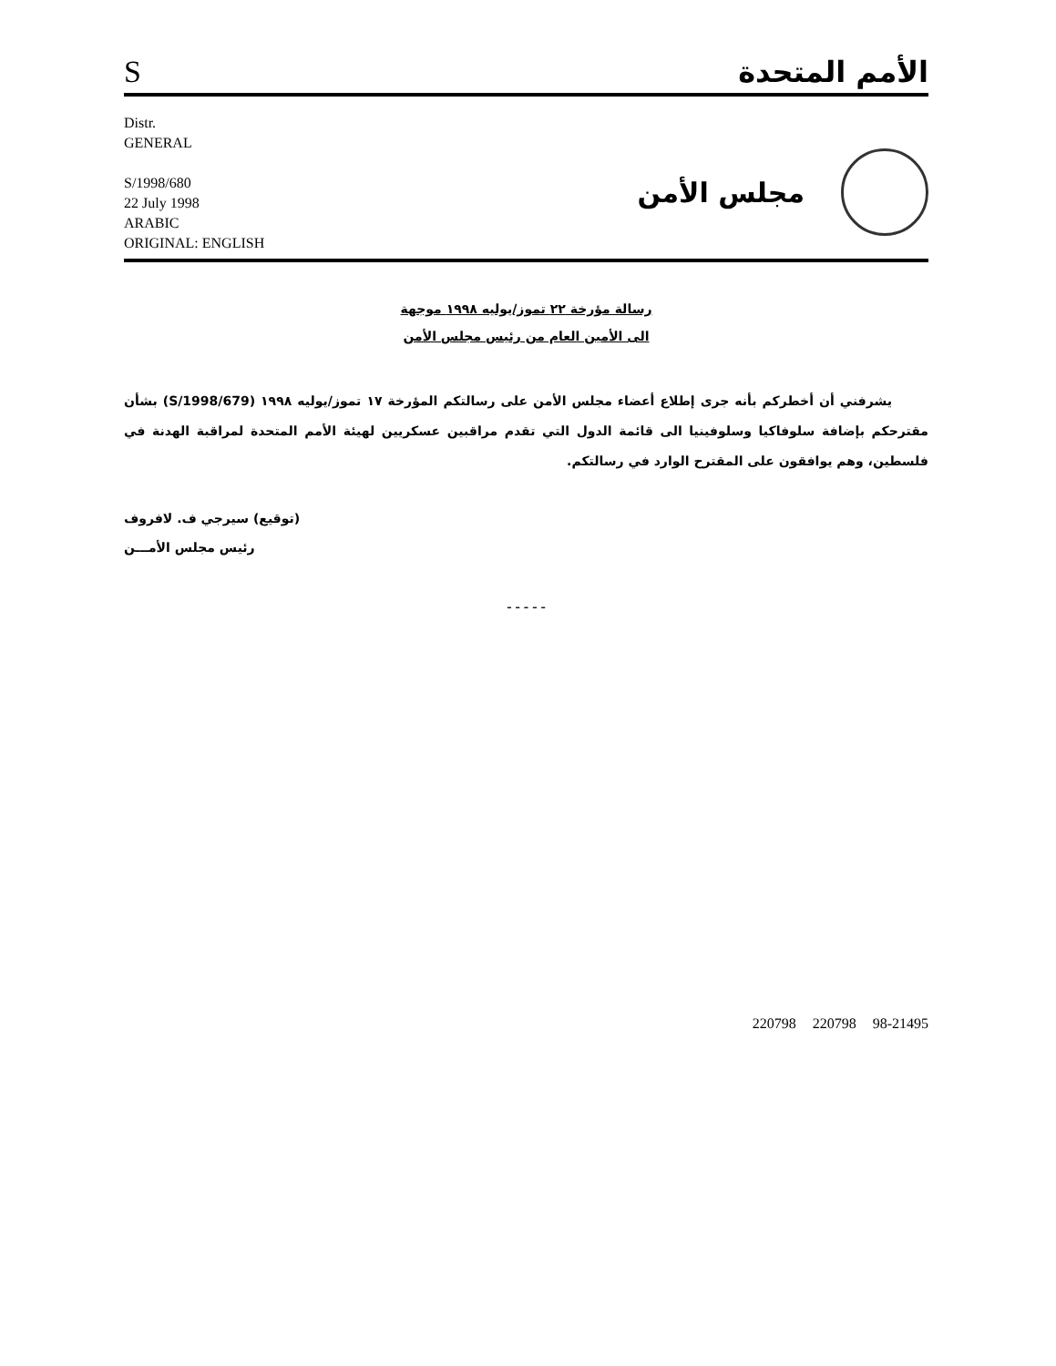S
الأمم المتحدة
Distr.
GENERAL
S/1998/680
22 July 1998
ARABIC
ORIGINAL: ENGLISH
مجلس الأمن
رسالة مؤرخة ٢٢ تموز/يوليه ١٩٩٨ موجهة
الى الأمين العام من رئيس مجلس الأمن
يشرفني أن أخطركم بأنه جرى إطلاع أعضاء مجلس الأمن على رسالتكم المؤرخة ١٧ تموز/يوليه ١٩٩٨ (S/1998/679) بشأن مقترحكم بإضافة سلوفاكيا وسلوفينيا الى قائمة الدول التي تقدم مراقبين عسكريين لهيئة الأمم المتحدة لمراقبة الهدنة في فلسطين، وهم يوافقون على المقترح الوارد في رسالتكم.
(توقيع) سيرجي ف. لافروف
رئيس مجلس الأمـــن
- - - - -
220798 220798 98-21495